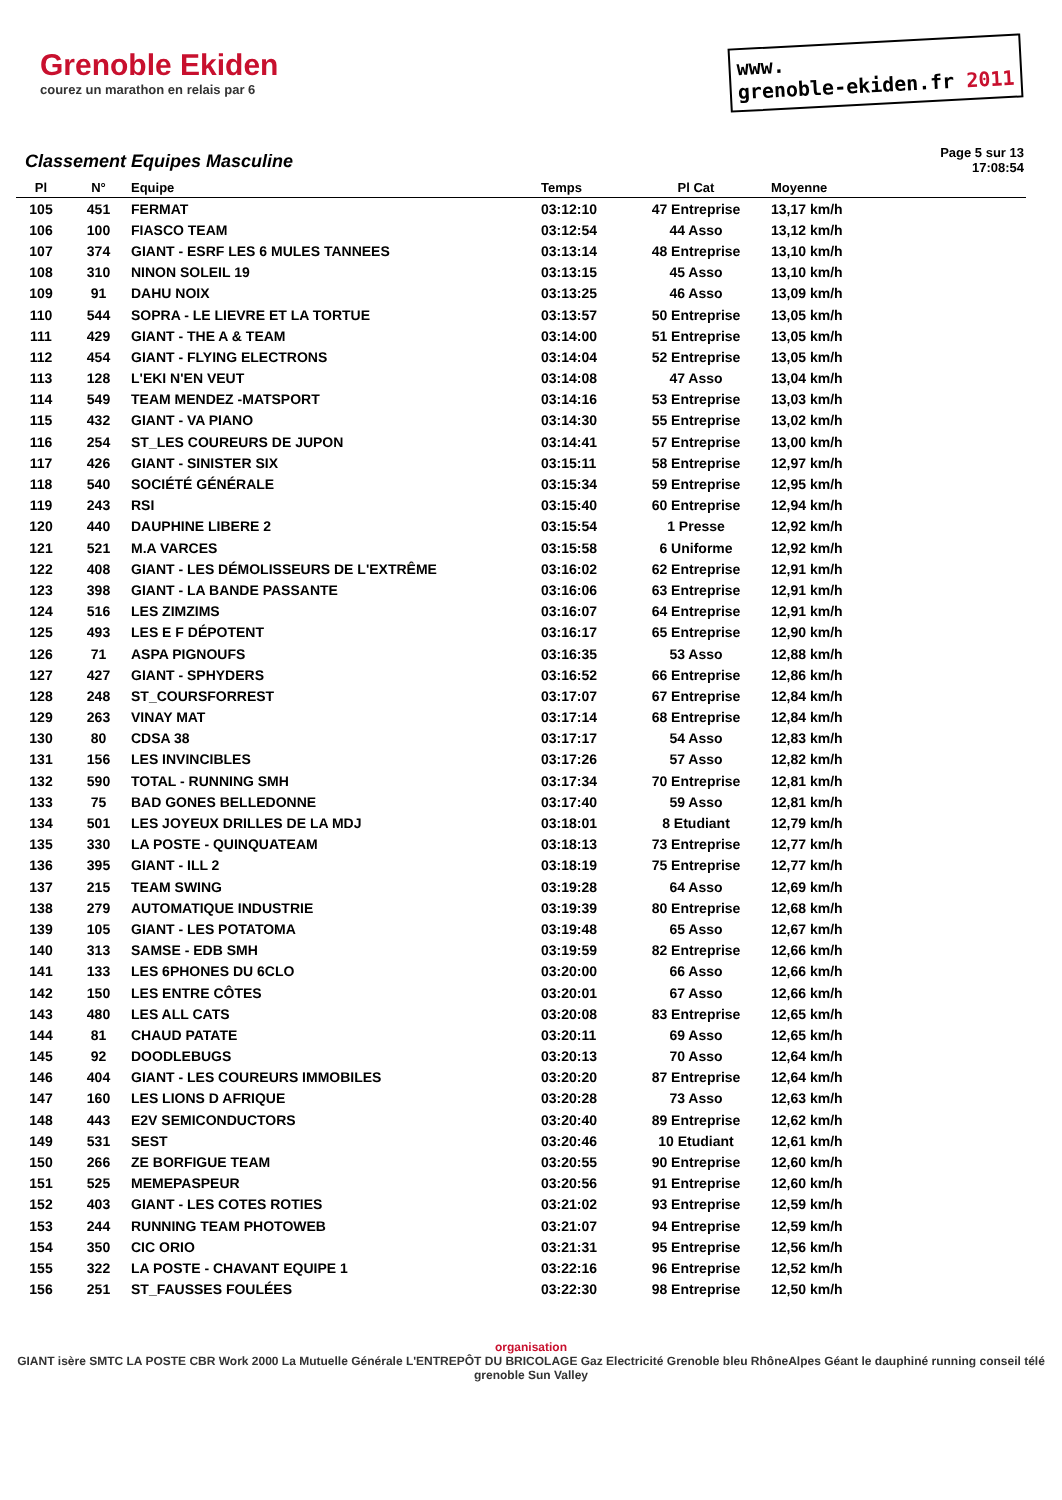Grenoble Ekiden
courez un marathon en relais par 6
www.
grenoble-ekiden.fr 2011
Classement Equipes Masculine
Page 5 sur 13
17:08:54
| Pl | N° | Equipe | Temps | Pl Cat | Moyenne |
| --- | --- | --- | --- | --- | --- |
| 105 | 451 | FERMAT | 03:12:10 | 47 Entreprise | 13,17 km/h |
| 106 | 100 | FIASCO TEAM | 03:12:54 | 44 Asso | 13,12 km/h |
| 107 | 374 | GIANT - ESRF LES 6 MULES TANNEES | 03:13:14 | 48 Entreprise | 13,10 km/h |
| 108 | 310 | NINON SOLEIL 19 | 03:13:15 | 45 Asso | 13,10 km/h |
| 109 | 91 | DAHU NOIX | 03:13:25 | 46 Asso | 13,09 km/h |
| 110 | 544 | SOPRA - LE LIEVRE ET LA TORTUE | 03:13:57 | 50 Entreprise | 13,05 km/h |
| 111 | 429 | GIANT - THE A & TEAM | 03:14:00 | 51 Entreprise | 13,05 km/h |
| 112 | 454 | GIANT - FLYING ELECTRONS | 03:14:04 | 52 Entreprise | 13,05 km/h |
| 113 | 128 | L'EKI N'EN VEUT | 03:14:08 | 47 Asso | 13,04 km/h |
| 114 | 549 | TEAM MENDEZ -MATSPORT | 03:14:16 | 53 Entreprise | 13,03 km/h |
| 115 | 432 | GIANT - VA PIANO | 03:14:30 | 55 Entreprise | 13,02 km/h |
| 116 | 254 | ST_LES COUREURS DE JUPON | 03:14:41 | 57 Entreprise | 13,00 km/h |
| 117 | 426 | GIANT - SINISTER SIX | 03:15:11 | 58 Entreprise | 12,97 km/h |
| 118 | 540 | SOCIÉTÉ GÉNÉRALE | 03:15:34 | 59 Entreprise | 12,95 km/h |
| 119 | 243 | RSI | 03:15:40 | 60 Entreprise | 12,94 km/h |
| 120 | 440 | DAUPHINE LIBERE 2 | 03:15:54 | 1 Presse | 12,92 km/h |
| 121 | 521 | M.A VARCES | 03:15:58 | 6 Uniforme | 12,92 km/h |
| 122 | 408 | GIANT - LES DÉMOLISSEURS DE L'EXTRÊME | 03:16:02 | 62 Entreprise | 12,91 km/h |
| 123 | 398 | GIANT - LA BANDE PASSANTE | 03:16:06 | 63 Entreprise | 12,91 km/h |
| 124 | 516 | LES ZIMZIMS | 03:16:07 | 64 Entreprise | 12,91 km/h |
| 125 | 493 | LES E F DÉPOTENT | 03:16:17 | 65 Entreprise | 12,90 km/h |
| 126 | 71 | ASPA PIGNOUFS | 03:16:35 | 53 Asso | 12,88 km/h |
| 127 | 427 | GIANT - SPHYDERS | 03:16:52 | 66 Entreprise | 12,86 km/h |
| 128 | 248 | ST_COURSFORREST | 03:17:07 | 67 Entreprise | 12,84 km/h |
| 129 | 263 | VINAY MAT | 03:17:14 | 68 Entreprise | 12,84 km/h |
| 130 | 80 | CDSA 38 | 03:17:17 | 54 Asso | 12,83 km/h |
| 131 | 156 | LES INVINCIBLES | 03:17:26 | 57 Asso | 12,82 km/h |
| 132 | 590 | TOTAL - RUNNING SMH | 03:17:34 | 70 Entreprise | 12,81 km/h |
| 133 | 75 | BAD GONES BELLEDONNE | 03:17:40 | 59 Asso | 12,81 km/h |
| 134 | 501 | LES JOYEUX DRILLES DE LA MDJ | 03:18:01 | 8 Etudiant | 12,79 km/h |
| 135 | 330 | LA POSTE - QUINQUATEAM | 03:18:13 | 73 Entreprise | 12,77 km/h |
| 136 | 395 | GIANT - ILL 2 | 03:18:19 | 75 Entreprise | 12,77 km/h |
| 137 | 215 | TEAM SWING | 03:19:28 | 64 Asso | 12,69 km/h |
| 138 | 279 | AUTOMATIQUE INDUSTRIE | 03:19:39 | 80 Entreprise | 12,68 km/h |
| 139 | 105 | GIANT - LES POTATOMA | 03:19:48 | 65 Asso | 12,67 km/h |
| 140 | 313 | SAMSE - EDB SMH | 03:19:59 | 82 Entreprise | 12,66 km/h |
| 141 | 133 | LES 6PHONES DU 6CLO | 03:20:00 | 66 Asso | 12,66 km/h |
| 142 | 150 | LES ENTRE CÔTES | 03:20:01 | 67 Asso | 12,66 km/h |
| 143 | 480 | LES ALL CATS | 03:20:08 | 83 Entreprise | 12,65 km/h |
| 144 | 81 | CHAUD PATATE | 03:20:11 | 69 Asso | 12,65 km/h |
| 145 | 92 | DOODLEBUGS | 03:20:13 | 70 Asso | 12,64 km/h |
| 146 | 404 | GIANT - LES COUREURS IMMOBILES | 03:20:20 | 87 Entreprise | 12,64 km/h |
| 147 | 160 | LES LIONS D AFRIQUE | 03:20:28 | 73 Asso | 12,63 km/h |
| 148 | 443 | E2V SEMICONDUCTORS | 03:20:40 | 89 Entreprise | 12,62 km/h |
| 149 | 531 | SEST | 03:20:46 | 10 Etudiant | 12,61 km/h |
| 150 | 266 | ZE BORFIGUE TEAM | 03:20:55 | 90 Entreprise | 12,60 km/h |
| 151 | 525 | MEMEPASPEUR | 03:20:56 | 91 Entreprise | 12,60 km/h |
| 152 | 403 | GIANT - LES COTES ROTIES | 03:21:02 | 93 Entreprise | 12,59 km/h |
| 153 | 244 | RUNNING TEAM PHOTOWEB | 03:21:07 | 94 Entreprise | 12,59 km/h |
| 154 | 350 | CIC ORIO | 03:21:31 | 95 Entreprise | 12,56 km/h |
| 155 | 322 | LA POSTE - CHAVANT EQUIPE 1 | 03:22:16 | 96 Entreprise | 12,52 km/h |
| 156 | 251 | ST_FAUSSES FOULÉES | 03:22:30 | 98 Entreprise | 12,50 km/h |
organisation
GIANT isère SMTC LA POSTE CBR Work 2000 La Mutuelle Générale L'ENTREPÔT DU BRICOLAGE Gaz Electricité Grenoble bleu RhôneAlpes Géant le dauphiné running conseil télé grenoble Sun Valley